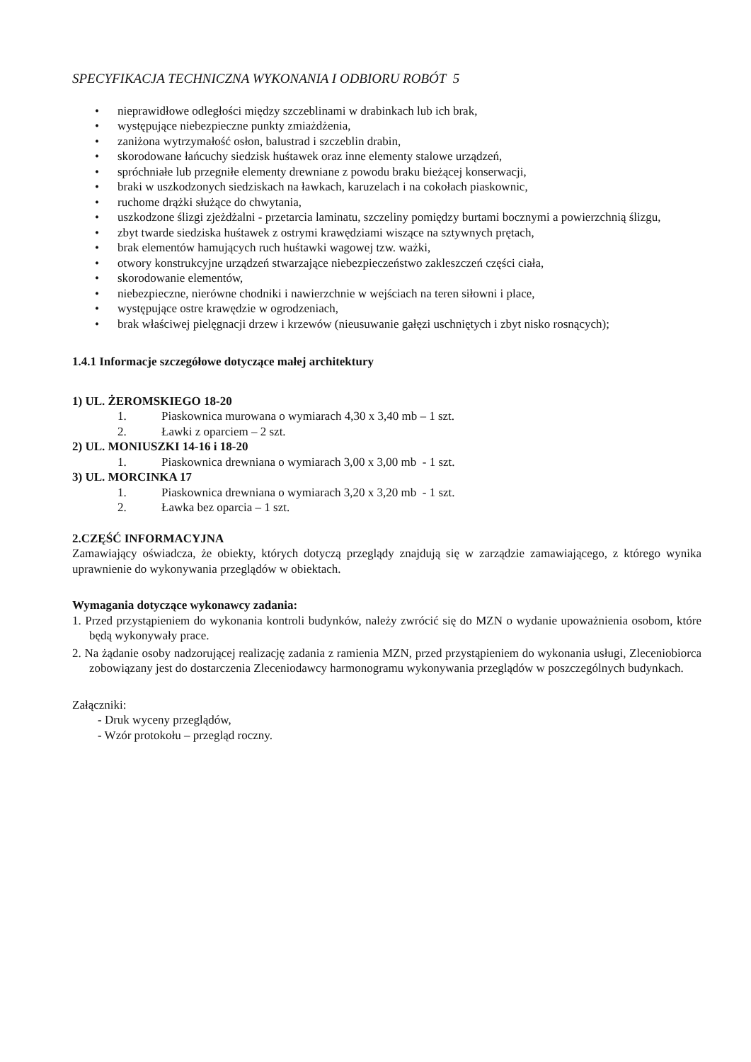SPECYFIKACJA TECHNICZNA WYKONANIA I ODBIORU ROBÓT 5
• nieprawidłowe odległości między szczeblinami w drabinkach lub ich brak,
• występujące niebezpieczne punkty zmiażdżenia,
• zaniżona wytrzymałość osłon, balustrad i szczeblin drabin,
• skorodowane łańcuchy siedzisk huśtawek oraz inne elementy stalowe urządzeń,
• spróchniałe lub przegniłe elementy drewniane z powodu braku bieżącej konserwacji,
• braki w uszkodzonych siedziskach na ławkach, karuzelach i na cokołach piaskownic,
• ruchome drążki służące do chwytania,
• uszkodzone ślizgi zjeżdżalni - przetarcia laminatu, szczeliny pomiędzy burtami bocznymi a powierzchnią ślizgu,
• zbyt twarde siedziska huśtawek z ostrymi krawędziami wiszące na sztywnych prętach,
• brak elementów hamujących ruch huśtawki wagowej tzw. ważki,
• otwory konstrukcyjne urządzeń stwarzające niebezpieczeństwo zakleszczeń części ciała,
• skorodowanie elementów,
• niebezpieczne, nierówne chodniki i nawierzchnie w wejściach na teren siłowni i place,
• występujące ostre krawędzie w ogrodzeniach,
• brak właściwej pielęgnacji drzew i krzewów (nieusuwanie gałęzi uschniętych i zbyt nisko rosnących);
1.4.1 Informacje szczegółowe dotyczące małej architektury
1) UL. ŻEROMSKIEGO 18-20
1. Piaskownica murowana o wymiarach 4,30 x 3,40 mb – 1 szt.
2. Ławki z oparciem – 2 szt.
2) UL. MONIUSZKI 14-16 i 18-20
1. Piaskownica drewniana o wymiarach 3,00 x 3,00 mb - 1 szt.
3) UL. MORCINKA 17
1. Piaskownica drewniana o wymiarach 3,20 x 3,20 mb - 1 szt.
2. Ławka bez oparcia – 1 szt.
2.CZĘŚĆ INFORMACYJNA
Zamawiający oświadcza, że obiekty, których dotyczą przeglądy znajdują się w zarządzie zamawiającego, z którego wynika uprawnienie do wykonywania przeglądów w obiektach.
Wymagania dotyczące wykonawcy zadania:
1. Przed przystąpieniem do wykonania kontroli budynków, należy zwrócić się do MZN o wydanie upoważnienia osobom, które będą wykonywały prace.
2. Na żądanie osoby nadzorującej realizację zadania z ramienia MZN, przed przystąpieniem do wykonania usługi, Zleceniobiorca zobowiązany jest do dostarczenia Zleceniodawcy harmonogramu wykonywania przeglądów w poszczególnych budynkach.
Załączniki:
- Druk wyceny przeglądów,
- Wzór protokołu – przegląd roczny.